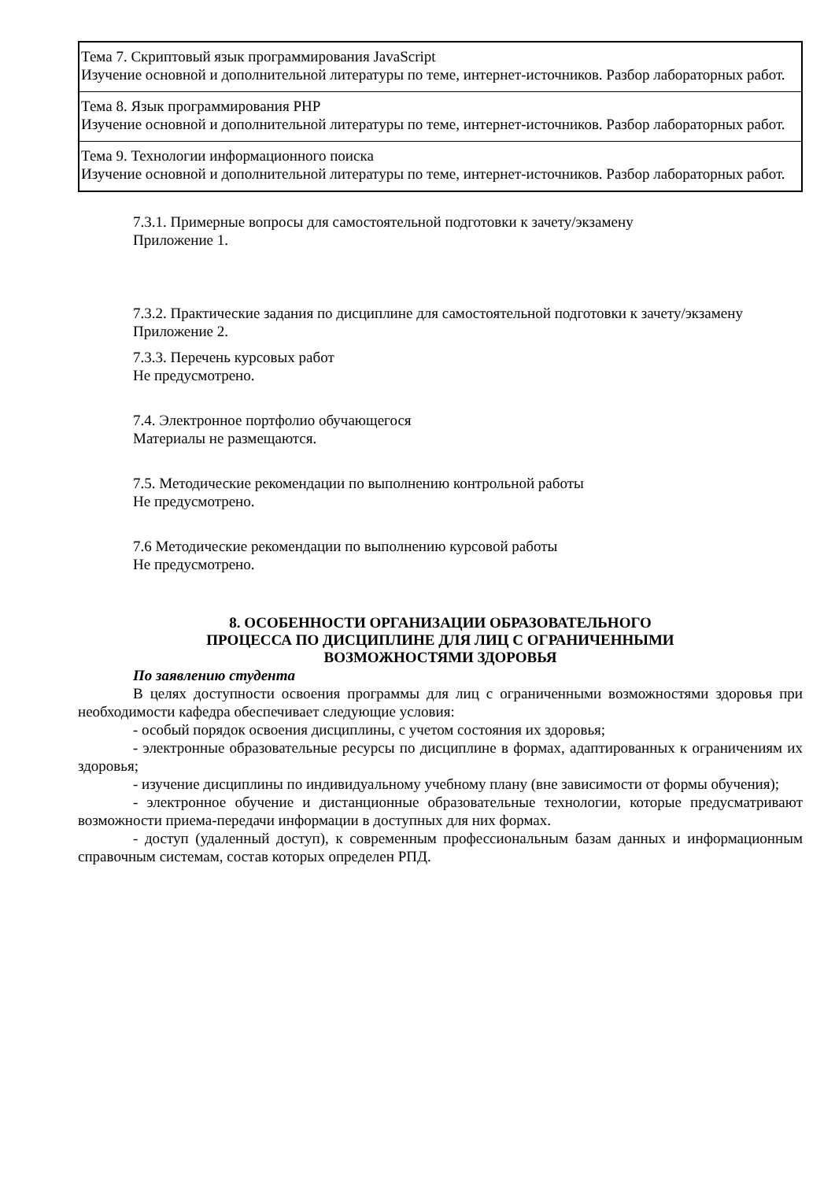| Тема 7. Скриптовый язык программирования JavaScript Изучение основной и дополнительной литературы по теме, интернет-источников. Разбор лабораторных работ. |
| Тема 8. Язык программирования PHP Изучение основной и дополнительной литературы по теме, интернет-источников. Разбор лабораторных работ. |
| Тема 9. Технологии информационного поиска Изучение основной и дополнительной литературы по теме, интернет-источников. Разбор лабораторных работ. |
7.3.1. Примерные вопросы для самостоятельной подготовки к зачету/экзамену
Приложение 1.
7.3.2. Практические задания по дисциплине для самостоятельной подготовки к зачету/экзамену
Приложение 2.
7.3.3. Перечень курсовых работ
Не предусмотрено.
7.4. Электронное портфолио обучающегося
Материалы не размещаются.
7.5. Методические рекомендации по выполнению контрольной работы
Не предусмотрено.
7.6 Методические рекомендации по выполнению курсовой работы
Не предусмотрено.
8. ОСОБЕННОСТИ ОРГАНИЗАЦИИ ОБРАЗОВАТЕЛЬНОГО
ПРОЦЕССА ПО ДИСЦИПЛИНЕ ДЛЯ ЛИЦ С ОГРАНИЧЕННЫМИ
ВОЗМОЖНОСТЯМИ ЗДОРОВЬЯ
По заявлению студента
В целях доступности освоения программы для лиц с ограниченными возможностями здоровья при необходимости кафедра обеспечивает следующие условия:
- особый порядок освоения дисциплины, с учетом состояния их здоровья;
- электронные образовательные ресурсы по дисциплине в формах, адаптированных к ограничениям их здоровья;
- изучение дисциплины по индивидуальному учебному плану (вне зависимости от формы обучения);
- электронное обучение и дистанционные образовательные технологии, которые предусматривают возможности приема-передачи информации в доступных для них формах.
- доступ (удаленный доступ), к современным профессиональным базам данных и информационным справочным системам, состав которых определен РПД.